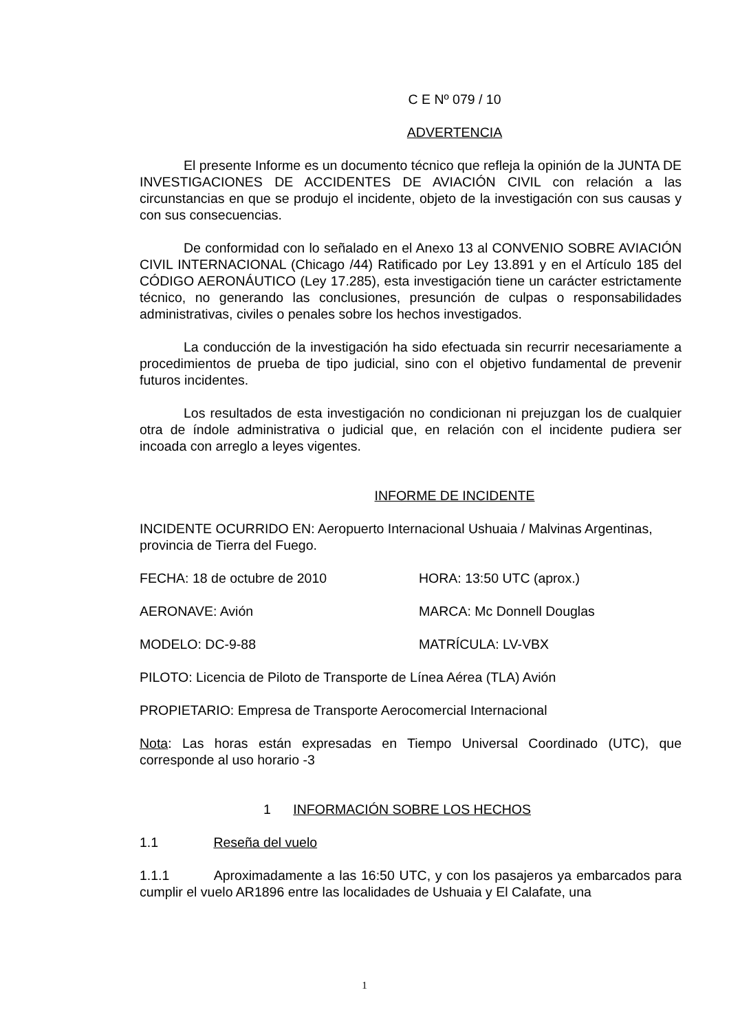C E Nº 079 / 10
ADVERTENCIA
El presente Informe es un documento técnico que refleja la opinión de la JUNTA DE INVESTIGACIONES DE ACCIDENTES DE AVIACIÓN CIVIL con relación a las circunstancias en que se produjo el incidente, objeto de la investigación con sus causas y con sus consecuencias.
De conformidad con lo señalado en el Anexo 13 al CONVENIO SOBRE AVIACIÓN CIVIL INTERNACIONAL (Chicago /44) Ratificado por Ley 13.891 y en el Artículo 185 del CÓDIGO AERONÁUTICO (Ley 17.285), esta investigación tiene un carácter estrictamente técnico, no generando las conclusiones, presunción de culpas o responsabilidades administrativas, civiles o penales sobre los hechos investigados.
La conducción de la investigación ha sido efectuada sin recurrir necesariamente a procedimientos de prueba de tipo judicial, sino con el objetivo fundamental de prevenir futuros incidentes.
Los resultados de esta investigación no condicionan ni prejuzgan los de cualquier otra de índole administrativa o judicial que, en relación con el incidente pudiera ser incoada con arreglo a leyes vigentes.
INFORME DE INCIDENTE
INCIDENTE OCURRIDO EN: Aeropuerto Internacional Ushuaia / Malvinas Argentinas, provincia de Tierra del Fuego.
FECHA: 18 de octubre de 2010 HORA: 13:50 UTC (aprox.)
AERONAVE: Avión MARCA: Mc Donnell Douglas
MODELO: DC-9-88 MATRÍCULA: LV-VBX
PILOTO: Licencia de Piloto de Transporte de Línea Aérea (TLA) Avión
PROPIETARIO: Empresa de Transporte Aerocomercial Internacional
Nota: Las horas están expresadas en Tiempo Universal Coordinado (UTC), que corresponde al uso horario -3
1 INFORMACIÓN SOBRE LOS HECHOS
1.1 Reseña del vuelo
1.1.1 Aproximadamente a las 16:50 UTC, y con los pasajeros ya embarcados para cumplir el vuelo AR1896 entre las localidades de Ushuaia y El Calafate, una
1